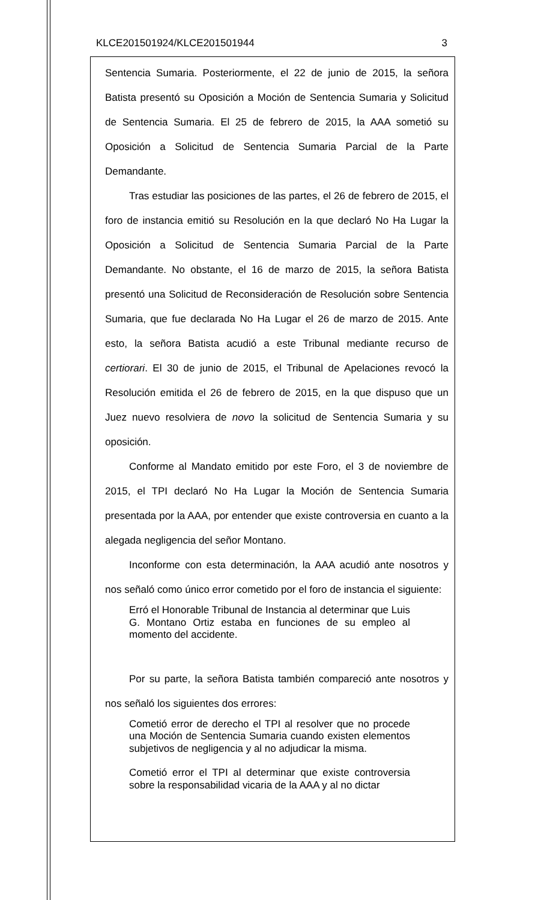KLCE201501924/KLCE201501944 3
Sentencia Sumaria. Posteriormente, el 22 de junio de 2015, la señora Batista presentó su Oposición a Moción de Sentencia Sumaria y Solicitud de Sentencia Sumaria. El 25 de febrero de 2015, la AAA sometió su Oposición a Solicitud de Sentencia Sumaria Parcial de la Parte Demandante.
Tras estudiar las posiciones de las partes, el 26 de febrero de 2015, el foro de instancia emitió su Resolución en la que declaró No Ha Lugar la Oposición a Solicitud de Sentencia Sumaria Parcial de la Parte Demandante. No obstante, el 16 de marzo de 2015, la señora Batista presentó una Solicitud de Reconsideración de Resolución sobre Sentencia Sumaria, que fue declarada No Ha Lugar el 26 de marzo de 2015. Ante esto, la señora Batista acudió a este Tribunal mediante recurso de certiorari. El 30 de junio de 2015, el Tribunal de Apelaciones revocó la Resolución emitida el 26 de febrero de 2015, en la que dispuso que un Juez nuevo resolviera de novo la solicitud de Sentencia Sumaria y su oposición.
Conforme al Mandato emitido por este Foro, el 3 de noviembre de 2015, el TPI declaró No Ha Lugar la Moción de Sentencia Sumaria presentada por la AAA, por entender que existe controversia en cuanto a la alegada negligencia del señor Montano.
Inconforme con esta determinación, la AAA acudió ante nosotros y nos señaló como único error cometido por el foro de instancia el siguiente:
Erró el Honorable Tribunal de Instancia al determinar que Luis G. Montano Ortiz estaba en funciones de su empleo al momento del accidente.
Por su parte, la señora Batista también compareció ante nosotros y nos señaló los siguientes dos errores:
Cometió error de derecho el TPI al resolver que no procede una Moción de Sentencia Sumaria cuando existen elementos subjetivos de negligencia y al no adjudicar la misma.
Cometió error el TPI al determinar que existe controversia sobre la responsabilidad vicaria de la AAA y al no dictar